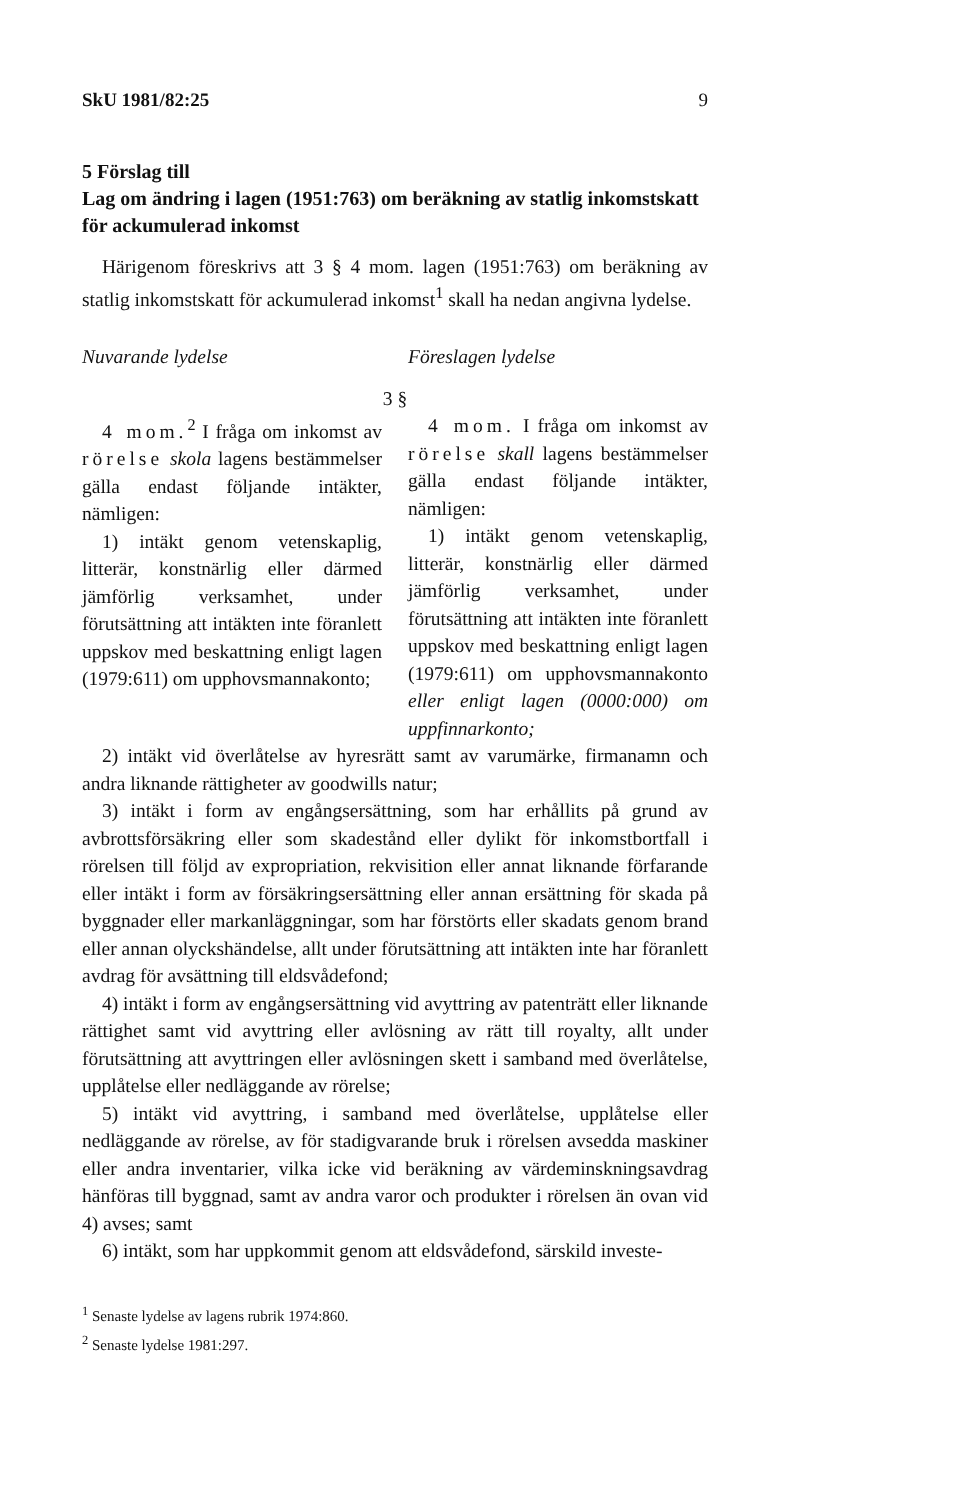SkU 1981/82:25 9
5 Förslag till
Lag om ändring i lagen (1951:763) om beräkning av statlig inkomstskatt för ackumulerad inkomst
Härigenom föreskrivs att 3 § 4 mom. lagen (1951:763) om beräkning av statlig inkomstskatt för ackumulerad inkomst<sup>1</sup> skall ha nedan angivna lydelse.
Nuvarande lydelse Föreslagen lydelse
3 §
4 mom.<sup>2</sup> I fråga om inkomst av rörelse skola lagens bestämmelser gälla endast följande intäkter, nämligen:
1) intäkt genom vetenskaplig, litterär, konstnärlig eller därmed jämförlig verksamhet, under förutsättning att intäkten inte föranlett uppskov med beskattning enligt lagen (1979:611) om upphovsmannakonto;
4 mom. I fråga om inkomst av rörelse skall lagens bestämmelser gälla endast följande intäkter, nämligen:
1) intäkt genom vetenskaplig, litterär, konstnärlig eller därmed jämförlig verksamhet, under förutsättning att intäkten inte föranlett uppskov med beskattning enligt lagen (1979:611) om upphovsmannakonto eller enligt lagen (0000:000) om uppfinnarkonto;
2) intäkt vid överlåtelse av hyresrätt samt av varumärke, firmanamn och andra liknande rättigheter av goodwills natur;
3) intäkt i form av engångsersättning, som har erhållits på grund av avbrottsförsäkring eller som skadestånd eller dylikt för inkomstbortfall i rörelsen till följd av expropriation, rekvisition eller annat liknande förfarande eller intäkt i form av försäkringsersättning eller annan ersättning för skada på byggnader eller markanläggningar, som har förstörts eller skadats genom brand eller annan olyckshändelse, allt under förutsättning att intäkten inte har föranlett avdrag för avsättning till eldsvådefond;
4) intäkt i form av engångsersättning vid avyttring av patenträtt eller liknande rättighet samt vid avyttring eller avlösning av rätt till royalty, allt under förutsättning att avyttringen eller avlösningen skett i samband med överlåtelse, upplåtelse eller nedläggande av rörelse;
5) intäkt vid avyttring, i samband med överlåtelse, upplåtelse eller nedläggande av rörelse, av för stadigvarande bruk i rörelsen avsedda maskiner eller andra inventarier, vilka icke vid beräkning av värdeminskningsavdrag hänföras till byggnad, samt av andra varor och produkter i rörelsen än ovan vid 4) avses; samt
6) intäkt, som har uppkommit genom att eldsvådefond, särskild investe-
<sup>1</sup> Senaste lydelse av lagens rubrik 1974:860.
<sup>2</sup> Senaste lydelse 1981:297.